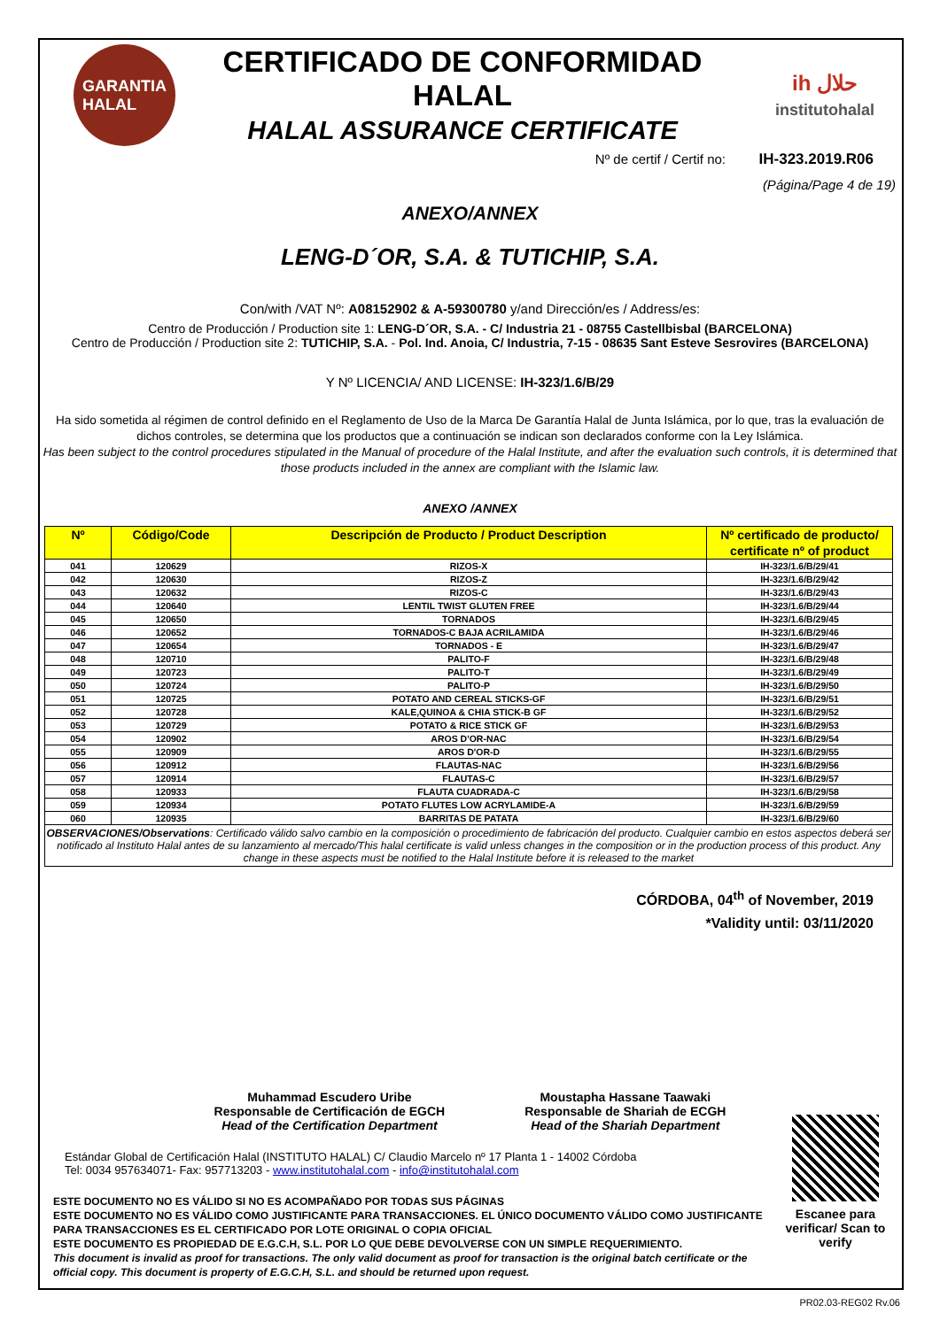GARANTIA
HALAL
CERTIFICADO DE CONFORMIDAD HALAL
HALAL ASSURANCE CERTIFICATE
ih حلال
institutohalal
Nº de certif / Certif no: IH-323.2019.R06
(Página/Page 4 de 19)
ANEXO/ANNEX
LENG-D´OR, S.A. & TUTICHIP, S.A.
Con/with /VAT Nº: A08152902 & A-59300780 y/and Dirección/es / Address/es:
Centro de Producción / Production site 1: LENG-D´OR, S.A. - C/ Industria 21 - 08755 Castellbisbal (BARCELONA)
Centro de Producción / Production site 2: TUTICHIP, S.A. - Pol. Ind. Anoia, C/ Industria, 7-15 - 08635 Sant Esteve Sesrovires (BARCELONA)
Y Nº LICENCIA/ AND LICENSE: IH-323/1.6/B/29
Ha sido sometida al régimen de control definido en el Reglamento de Uso de la Marca De Garantía Halal de Junta Islámica, por lo que, tras la evaluación de dichos controles, se determina que los productos que a continuación se indican son declarados conforme con la Ley Islámica.
Has been subject to the control procedures stipulated in the Manual of procedure of the Halal Institute, and after the evaluation such controls, it is determined that those products included in the annex are compliant with the Islamic law.
ANEXO /ANNEX
| Nº | Código/Code | Descripción de Producto / Product Description | Nº certificado de producto/ certificate nº of product |
| --- | --- | --- | --- |
| 041 | 120629 | RIZOS-X | IH-323/1.6/B/29/41 |
| 042 | 120630 | RIZOS-Z | IH-323/1.6/B/29/42 |
| 043 | 120632 | RIZOS-C | IH-323/1.6/B/29/43 |
| 044 | 120640 | LENTIL TWIST GLUTEN FREE | IH-323/1.6/B/29/44 |
| 045 | 120650 | TORNADOS | IH-323/1.6/B/29/45 |
| 046 | 120652 | TORNADOS-C BAJA ACRILAMIDA | IH-323/1.6/B/29/46 |
| 047 | 120654 | TORNADOS - E | IH-323/1.6/B/29/47 |
| 048 | 120710 | PALITO-F | IH-323/1.6/B/29/48 |
| 049 | 120723 | PALITO-T | IH-323/1.6/B/29/49 |
| 050 | 120724 | PALITO-P | IH-323/1.6/B/29/50 |
| 051 | 120725 | POTATO AND CEREAL STICKS-GF | IH-323/1.6/B/29/51 |
| 052 | 120728 | KALE,QUINOA & CHIA STICK-B GF | IH-323/1.6/B/29/52 |
| 053 | 120729 | POTATO & RICE STICK GF | IH-323/1.6/B/29/53 |
| 054 | 120902 | AROS D'OR-NAC | IH-323/1.6/B/29/54 |
| 055 | 120909 | AROS D'OR-D | IH-323/1.6/B/29/55 |
| 056 | 120912 | FLAUTAS-NAC | IH-323/1.6/B/29/56 |
| 057 | 120914 | FLAUTAS-C | IH-323/1.6/B/29/57 |
| 058 | 120933 | FLAUTA CUADRADA-C | IH-323/1.6/B/29/58 |
| 059 | 120934 | POTATO FLUTES LOW ACRYLAMIDE-A | IH-323/1.6/B/29/59 |
| 060 | 120935 | BARRITAS DE PATATA | IH-323/1.6/B/29/60 |
OBSERVACIONES/Observations: Certificado válido salvo cambio en la composición o procedimiento de fabricación del producto. Cualquier cambio en estos aspectos deberá ser notificado al Instituto Halal antes de su lanzamiento al mercado/This halal certificate is valid unless changes in the composition or in the production process of this product. Any change in these aspects must be notified to the Halal Institute before it is released to the market
CÓRDOBA, 04<sup>th</sup> of November, 2019
*Validity until: 03/11/2020
Muhammad Escudero Uribe
Responsable de Certificación de EGCH
Head of the Certification Department
Moustapha Hassane Taawaki
Responsable de Shariah de ECGH
Head of the Shariah Department
Estándar Global de Certificación Halal (INSTITUTO HALAL) C/ Claudio Marcelo nº 17 Planta 1 - 14002 Córdoba
Tel: 0034 957634071- Fax: 957713203 - www.institutohalal.com - info@institutohalal.com
ESTE DOCUMENTO NO ES VÁLIDO SI NO ES ACOMPAÑADO POR TODAS SUS PÁGINAS
ESTE DOCUMENTO NO ES VÁLIDO COMO JUSTIFICANTE PARA TRANSACCIONES. EL ÚNICO DOCUMENTO VÁLIDO COMO JUSTIFICANTE PARA TRANSACCIONES ES EL CERTIFICADO POR LOTE ORIGINAL O COPIA OFICIAL
ESTE DOCUMENTO ES PROPIEDAD DE E.G.C.H, S.L. POR LO QUE DEBE DEVOLVERSE CON UN SIMPLE REQUERIMIENTO.
This document is invalid as proof for transactions. The only valid document as proof for transaction is the original batch certificate or the official copy. This document is property of E.G.C.H, S.L. and should be returned upon request.
Escanee para verificar/ Scan to verify
PR02.03-REG02 Rv.06